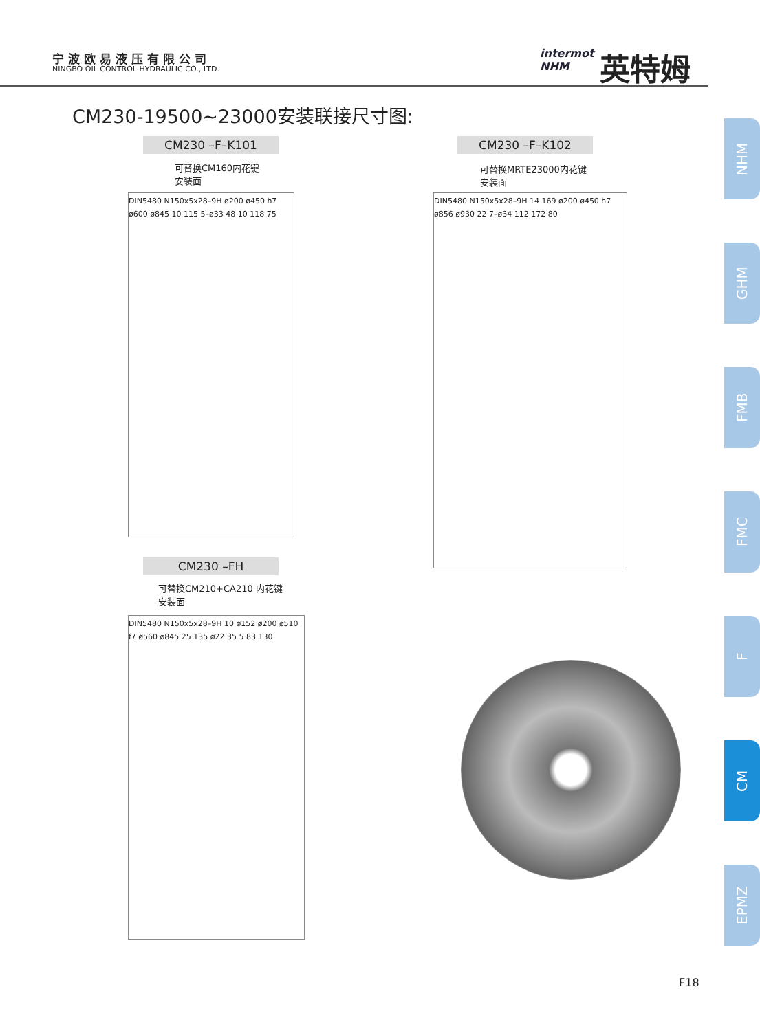宁波欧易液压有限公司
NINGBO OIL CONTROL HYDRAULIC CO., LTD.
intermot
NHM
英特姆
CM230-19500~23000安装联接尺寸图:
CM230 –F–K101
可替换CM160内花键
安装面
DIN5480 N150x5x28–9H ø200 ø450 h7 ø600 ø845 10 115 5–ø33 48 10 118 75
CM230 –F–K102
可替换MRTE23000内花键
安装面
DIN5480 N150x5x28–9H 14 169 ø200 ø450 h7 ø856 ø930 22 7–ø34 112 172 80
CM230 –FH
可替换CM210+CA210 内花键
安装面
DIN5480 N150x5x28–9H 10 ø152 ø200 ø510 f7 ø560 ø845 25 135 ø22 35 5 83 130
NHM
GHM
FMB
FMC
F
CM
EPMZ
F18